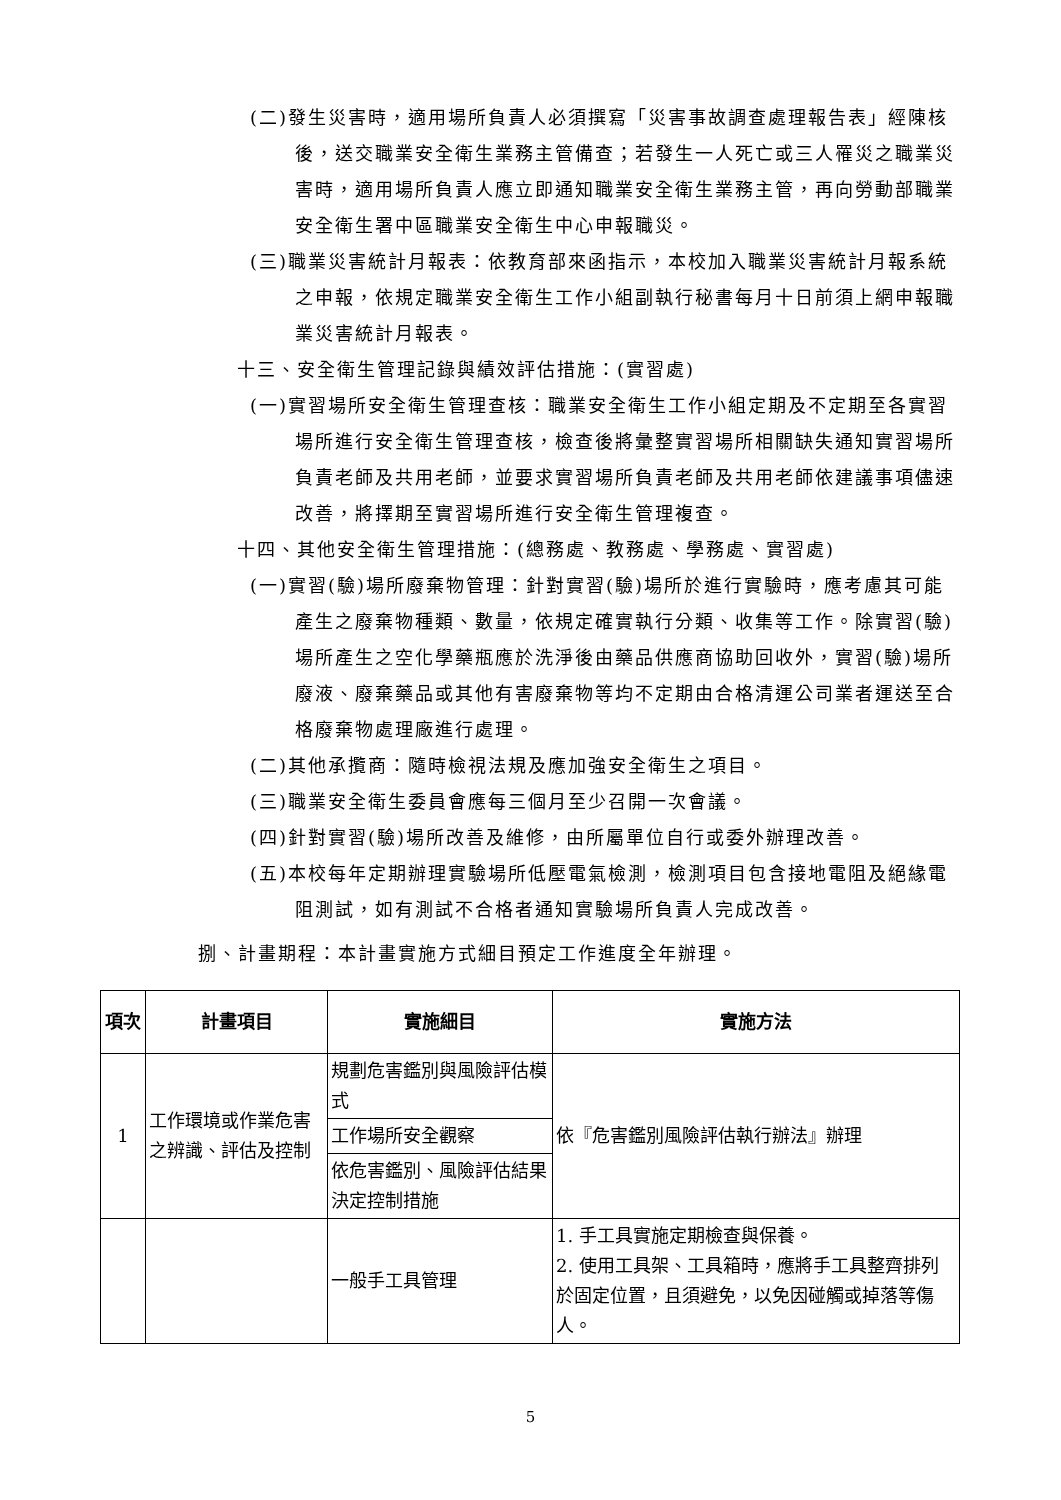(二)發生災害時，適用場所負責人必須撰寫「災害事故調查處理報告表」經陳核後，送交職業安全衛生業務主管備查；若發生一人死亡或三人罹災之職業災害時，適用場所負責人應立即通知職業安全衛生業務主管，再向勞動部職業安全衛生署中區職業安全衛生中心申報職災。
(三)職業災害統計月報表：依教育部來函指示，本校加入職業災害統計月報系統之申報，依規定職業安全衛生工作小組副執行秘書每月十日前須上網申報職業災害統計月報表。
十三、安全衛生管理記錄與績效評估措施：(實習處)
(一)實習場所安全衛生管理查核：職業安全衛生工作小組定期及不定期至各實習場所進行安全衛生管理查核，檢查後將彙整實習場所相關缺失通知實習場所負責老師及共用老師，並要求實習場所負責老師及共用老師依建議事項儘速改善，將擇期至實習場所進行安全衛生管理複查。
十四、其他安全衛生管理措施：(總務處、教務處、學務處、實習處)
(一)實習(驗)場所廢棄物管理：針對實習(驗)場所於進行實驗時，應考慮其可能產生之廢棄物種類、數量，依規定確實執行分類、收集等工作。除實習(驗)場所產生之空化學藥瓶應於洗淨後由藥品供應商協助回收外，實習(驗)場所廢液、廢棄藥品或其他有害廢棄物等均不定期由合格清運公司業者運送至合格廢棄物處理廠進行處理。
(二)其他承攬商：隨時檢視法規及應加強安全衛生之項目。
(三)職業安全衛生委員會應每三個月至少召開一次會議。
(四)針對實習(驗)場所改善及維修，由所屬單位自行或委外辦理改善。
(五)本校每年定期辦理實驗場所低壓電氣檢測，檢測項目包含接地電阻及絕緣電阻測試，如有測試不合格者通知實驗場所負責人完成改善。
捌、計畫期程：本計畫實施方式細目預定工作進度全年辦理。
| 項次 | 計畫項目 | 實施細目 | 實施方法 |
| --- | --- | --- | --- |
| 1 | 工作環境或作業危害之辨識、評估及控制 | 規劃危害鑑別與風險評估模式 | 依『危害鑑別風險評估執行辦法』辦理 |
| | | 工作場所安全觀察 | |
| | | 依危害鑑別、風險評估結果決定控制措施 | |
| | | 一般手工具管理 | 1. 手工具實施定期檢查與保養。 2. 使用工具架、工具箱時，應將手工具整齊排列於固定位置，且須避免，以免因碰觸或掉落等傷人。 |
5